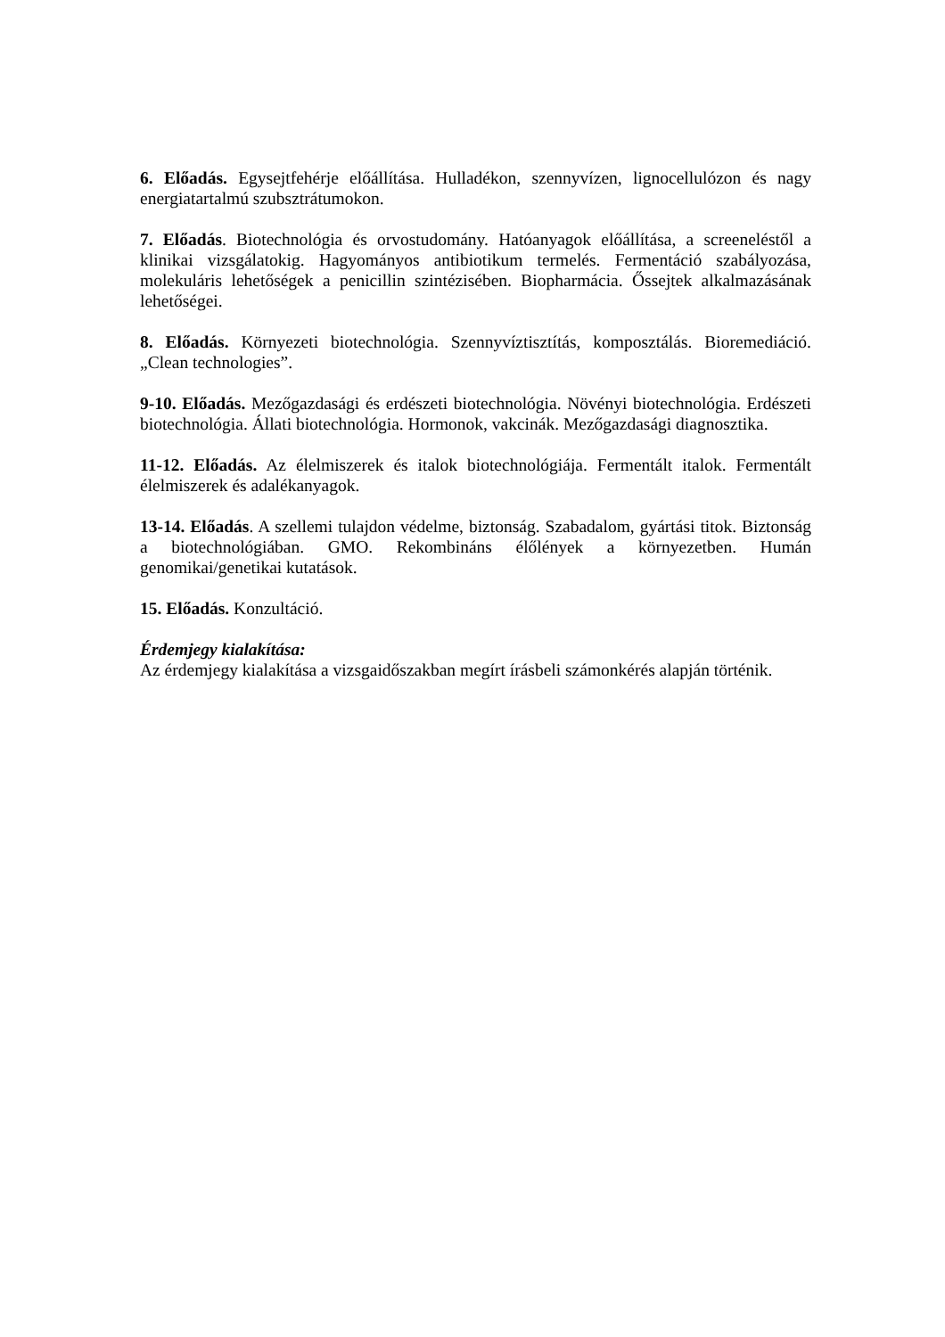6. Előadás. Egysejtfehérje előállítása. Hulladékon, szennyvízen, lignocellulózon és nagy energiatartalmú szubsztrátumokon.
7. Előadás. Biotechnológia és orvostudomány. Hatóanyagok előállítása, a screeneléstől a klinikai vizsgálatokig. Hagyományos antibiotikum termelés. Fermentáció szabályozása, molekuláris lehetőségek a penicillin szintézisében. Biopharmácia. Őssejtek alkalmazásának lehetőségei.
8. Előadás. Környezeti biotechnológia. Szennyvíztisztítás, komposztálás. Bioremediáció. „Clean technologies”.
9-10. Előadás. Mezőgazdasági és erdészeti biotechnológia. Növényi biotechnológia. Erdészeti biotechnológia. Állati biotechnológia. Hormonok, vakcinák. Mezőgazdasági diagnosztika.
11-12. Előadás. Az élelmiszerek és italok biotechnológiája. Fermentált italok. Fermentált élelmiszerek és adalékanyagok.
13-14. Előadás. A szellemi tulajdon védelme, biztonság. Szabadalom, gyártási titok. Biztonság a biotechnológiában. GMO. Rekombináns élőlények a környezetben. Humán genomikai/genetikai kutatások.
15. Előadás. Konzultáció.
Érdemjegy kialakítása:
Az érdemjegy kialakítása a vizsgaidőszakban megírt írásbeli számonkérés alapján történik.